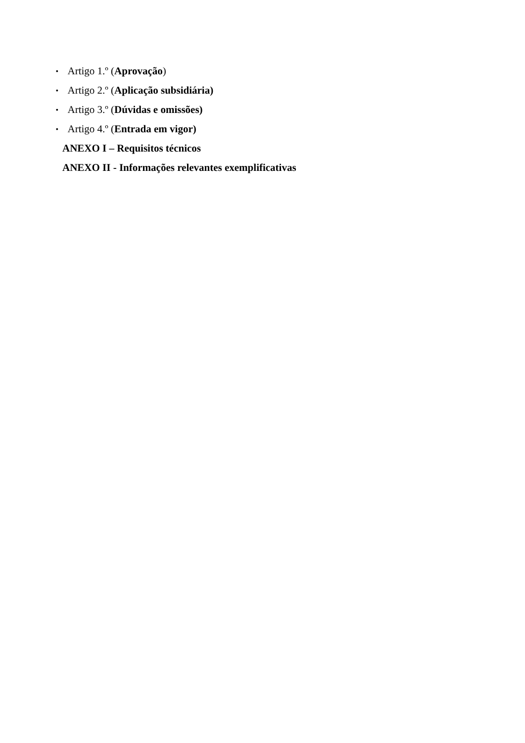• Artigo 1.º (Aprovação)
• Artigo 2.º (Aplicação subsidiária)
• Artigo 3.º (Dúvidas e omissões)
• Artigo 4.º (Entrada em vigor)
ANEXO I – Requisitos técnicos
ANEXO II - Informações relevantes exemplificativas